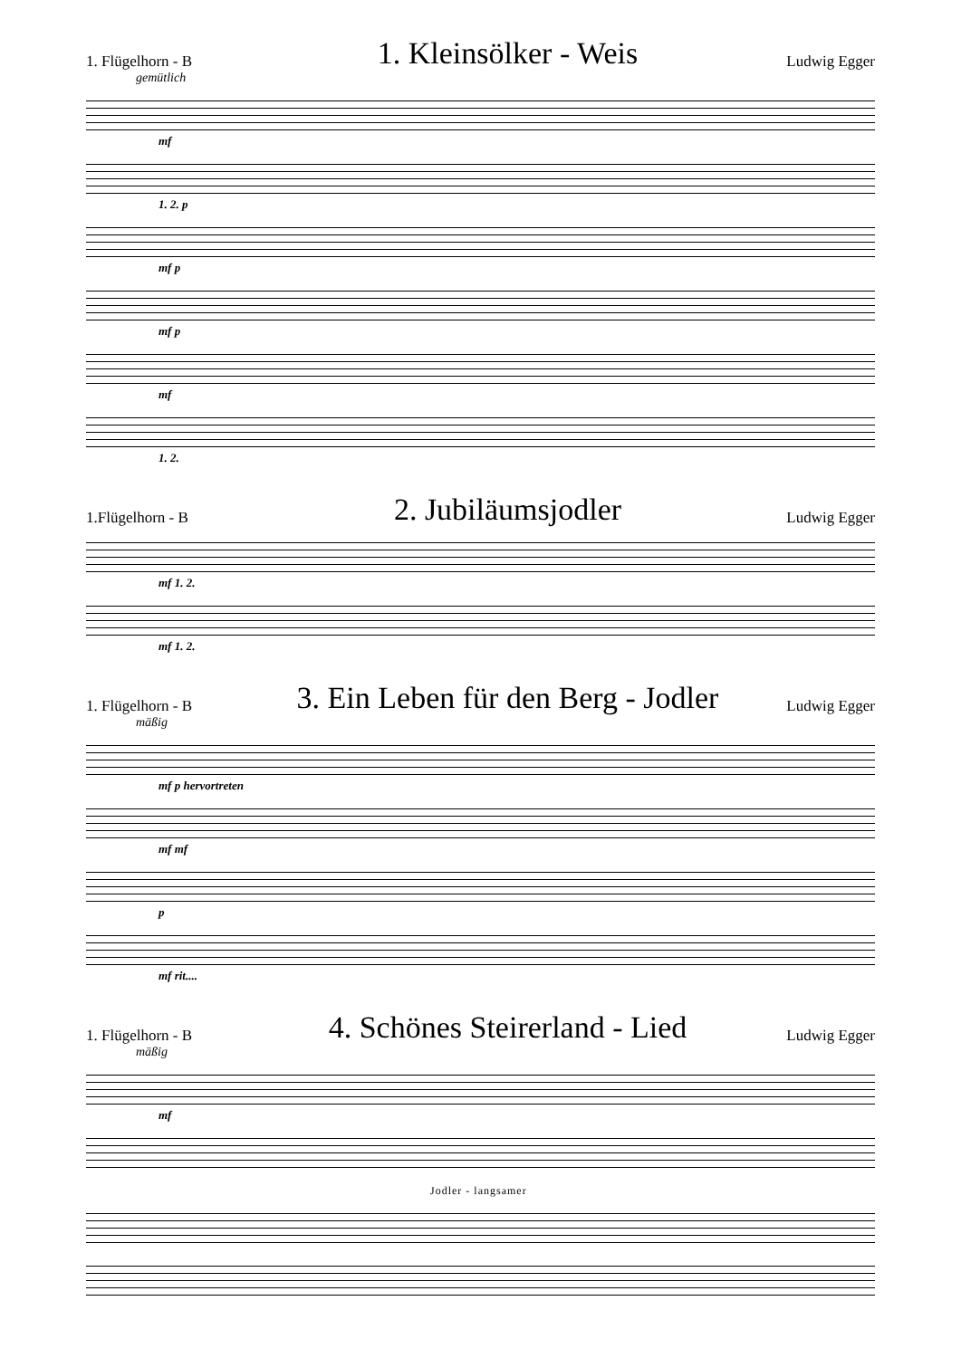1. Flügelhorn - B
1. Kleinsölker - Weis
Ludwig Egger
gemütlich
mf
1. 2. p
mf p
mf p
mf
1. 2.
1.Flügelhorn - B
2. Jubiläumsjodler
Ludwig Egger
mf 1. 2.
mf 1. 2.
1. Flügelhorn - B
3. Ein Leben für den Berg - Jodler
Ludwig Egger
mäßig
mf p hervortreten
mf mf
p
mf rit....
1. Flügelhorn - B
4. Schönes Steirerland - Lied
Ludwig Egger
mäßig
mf
Jodler - langsamer